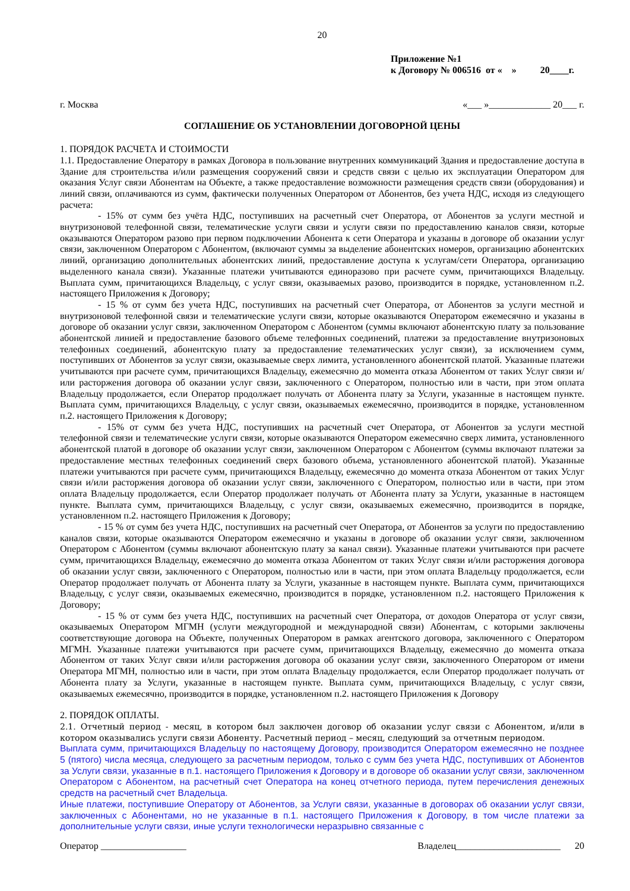20
Приложение №1
к Договору № 006516 от « » 20____г.
г. Москва «___ »_____________ 20___ г.
СОГЛАШЕНИЕ ОБ УСТАНОВЛЕНИИ ДОГОВОРНОЙ ЦЕНЫ
1. ПОРЯДОК РАСЧЕТА И СТОИМОСТИ
1.1. Предоставление Оператору в рамках Договора в пользование внутренних коммуникаций Здания и предоставление доступа в Здание для строительства и/или размещения сооружений связи и средств связи с целью их эксплуатации Оператором для оказания Услуг связи Абонентам на Объекте, а также предоставление возможности размещения средств связи (оборудования) и линий связи, оплачиваются из сумм, фактически полученных Оператором от Абонентов, без учета НДС, исходя из следующего расчета:
- 15% от сумм без учёта НДС, поступивших на расчетный счет Оператора, от Абонентов за услуги местной и внутризоновой телефонной связи, телематические услуги связи и услуги связи по предоставлению каналов связи, которые оказываются Оператором разово при первом подключении Абонента к сети Оператора и указаны в договоре об оказании услуг связи, заключенном Оператором с Абонентом, (включают суммы за выделение абонентских номеров, организацию абонентских линий, организацию дополнительных абонентских линий, предоставление доступа к услугам/сети Оператора, организацию выделенного канала связи). Указанные платежи учитываются единоразово при расчете сумм, причитающихся Владельцу. Выплата сумм, причитающихся Владельцу, с услуг связи, оказываемых разово, производится в порядке, установленном п.2. настоящего Приложения к Договору;
- 15 % от сумм без учета НДС, поступивших на расчетный счет Оператора, от Абонентов за услуги местной и внутризоновой телефонной связи и телематические услуги связи, которые оказываются Оператором ежемесячно и указаны в договоре об оказании услуг связи, заключенном Оператором с Абонентом (суммы включают абонентскую плату за пользование абонентской линией и предоставление базового объеме телефонных соединений, платежи за предоставление внутризоновых телефонных соединений, абонентскую плату за предоставление телематических услуг связи), за исключением сумм, поступивших от Абонентов за услуг связи, оказываемые сверх лимита, установленного абонентской платой. Указанные платежи учитываются при расчете сумм, причитающихся Владельцу, ежемесячно до момента отказа Абонентом от таких Услуг связи и/или расторжения договора об оказании услуг связи, заключенного с Оператором, полностью или в части, при этом оплата Владельцу продолжается, если Оператор продолжает получать от Абонента плату за Услуги, указанные в настоящем пункте. Выплата сумм, причитающихся Владельцу, с услуг связи, оказываемых ежемесячно, производится в порядке, установленном п.2. настоящего Приложения к Договору;
- 15% от сумм без учета НДС, поступивших на расчетный счет Оператора, от Абонентов за услуги местной телефонной связи и телематические услуги связи, которые оказываются Оператором ежемесячно сверх лимита, установленного абонентской платой в договоре об оказании услуг связи, заключенном Оператором с Абонентом (суммы включают платежи за предоставление местных телефонных соединений сверх базового объема, установленного абонентской платой). Указанные платежи учитываются при расчете сумм, причитающихся Владельцу, ежемесячно до момента отказа Абонентом от таких Услуг связи и/или расторжения договора об оказании услуг связи, заключенного с Оператором, полностью или в части, при этом оплата Владельцу продолжается, если Оператор продолжает получать от Абонента плату за Услуги, указанные в настоящем пункте. Выплата сумм, причитающихся Владельцу, с услуг связи, оказываемых ежемесячно, производится в порядке, установленном п.2. настоящего Приложения к Договору;
- 15 % от сумм без учета НДС, поступивших на расчетный счет Оператора, от Абонентов за услуги по предоставлению каналов связи, которые оказываются Оператором ежемесячно и указаны в договоре об оказании услуг связи, заключенном Оператором с Абонентом (суммы включают абонентскую плату за канал связи). Указанные платежи учитываются при расчете сумм, причитающихся Владельцу, ежемесячно до момента отказа Абонентом от таких Услуг связи и/или расторжения договора об оказании услуг связи, заключенного с Оператором, полностью или в части, при этом оплата Владельцу продолжается, если Оператор продолжает получать от Абонента плату за Услуги, указанные в настоящем пункте. Выплата сумм, причитающихся Владельцу, с услуг связи, оказываемых ежемесячно, производится в порядке, установленном п.2. настоящего Приложения к Договору;
- 15 % от сумм без учета НДС, поступивших на расчетный счет Оператора, от доходов Оператора от услуг связи, оказываемых Оператором МГМН (услуги междугородной и международной связи) Абонентам, с которыми заключены соответствующие договора на Объекте, полученных Оператором в рамках агентского договора, заключенного с Оператором МГМН. Указанные платежи учитываются при расчете сумм, причитающихся Владельцу, ежемесячно до момента отказа Абонентом от таких Услуг связи и/или расторжения договора об оказании услуг связи, заключенного Оператором от имени Оператора МГМН, полностью или в части, при этом оплата Владельцу продолжается, если Оператор продолжает получать от Абонента плату за Услуги, указанные в настоящем пункте. Выплата сумм, причитающихся Владельцу, с услуг связи, оказываемых ежемесячно, производится в порядке, установленном п.2. настоящего Приложения к Договору
2. ПОРЯДОК ОПЛАТЫ.
2.1. Отчетный период - месяц, в котором был заключен договор об оказании услуг связи с Абонентом, и/или в котором оказывались услуги связи Абоненту. Расчетный период – месяц, следующий за отчетным периодом.
Выплата сумм, причитающихся Владельцу по настоящему Договору, производится Оператором ежемесячно не позднее 5 (пятого) числа месяца, следующего за расчетным периодом, только с сумм без учета НДС, поступивших от Абонентов за Услуги связи, указанные в п.1. настоящего Приложения к Договору и в договоре об оказании услуг связи, заключенном Оператором с Абонентом, на расчетный счет Оператора на конец отчетного периода, путем перечисления денежных средств на расчетный счет Владельца.
Иные платежи, поступившие Оператору от Абонентов, за Услуги связи, указанные в договорах об оказании услуг связи, заключенных с Абонентами, но не указанные в п.1. настоящего Приложения к Договору, в том числе платежи за дополнительные услуги связи, иные услуги технологически неразрывно связанные с
Оператор __________________ Владелец______________________ 20